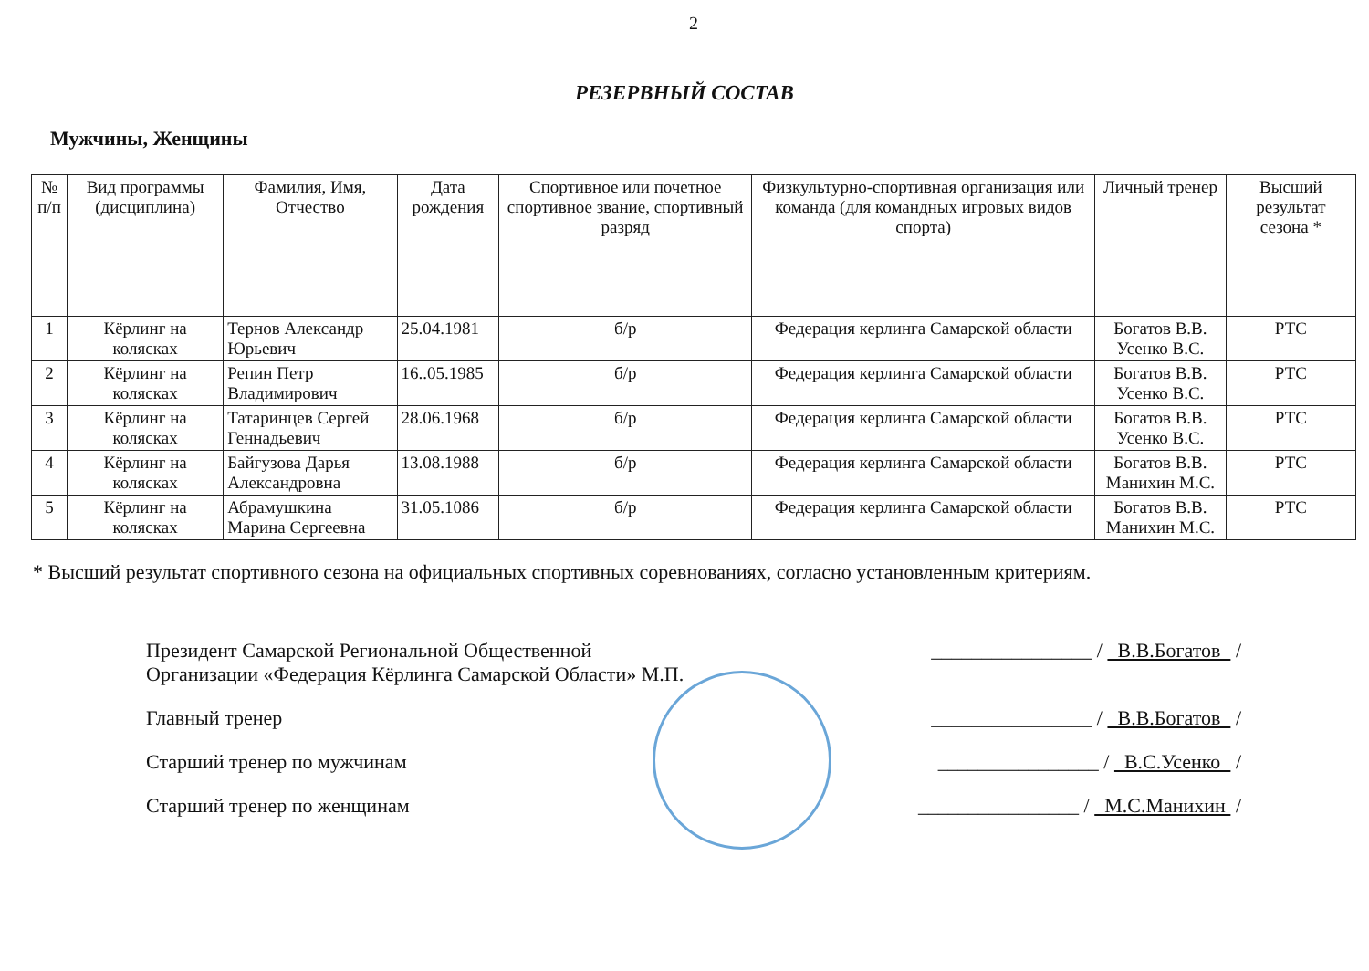2
РЕЗЕРВНЫЙ СОСТАВ
Мужчины, Женщины
| № п/п | Вид программы (дисциплина) | Фамилия, Имя, Отчество | Дата рождения | Спортивное или почетное спортивное звание, спортивный разряд | Физкультурно-спортивная организация или команда (для командных игровых видов спорта) | Личный тренер | Высший результат сезона * |
| --- | --- | --- | --- | --- | --- | --- | --- |
| 1 | Кёрлинг на колясках | Тернов Александр Юрьевич | 25.04.1981 | б/р | Федерация керлинга Самарской области | Богатов В.В. Усенко В.С. | РТС |
| 2 | Кёрлинг на колясках | Репин Петр Владимирович | 16..05.1985 | б/р | Федерация керлинга Самарской области | Богатов В.В. Усенко В.С. | РТС |
| 3 | Кёрлинг на колясках | Татаринцев Сергей Геннадьевич | 28.06.1968 | б/р | Федерация керлинга Самарской области | Богатов В.В. Усенко В.С. | РТС |
| 4 | Кёрлинг на колясках | Байгузова Дарья Александровна | 13.08.1988 | б/р | Федерация керлинга Самарской области | Богатов В.В. Манихин М.С. | РТС |
| 5 | Кёрлинг на колясках | Абрамушкина Марина Сергеевна | 31.05.1086 | б/р | Федерация керлинга Самарской области | Богатов В.В. Манихин М.С. | РТС |
* Высший результат спортивного сезона на официальных спортивных соревнованиях, согласно установленным критериям.
Президент Самарской Региональной Общественной
Организации «Федерация Кёрлинга Самарской Области» М.П.
________________ / В.В.Богатов /
Главный тренер ________________ / В.В.Богатов /
Старший тренер по мужчинам ________________ / В.С.Усенко /
Старший тренер по женщинам ________________ / М.С.Манихин /